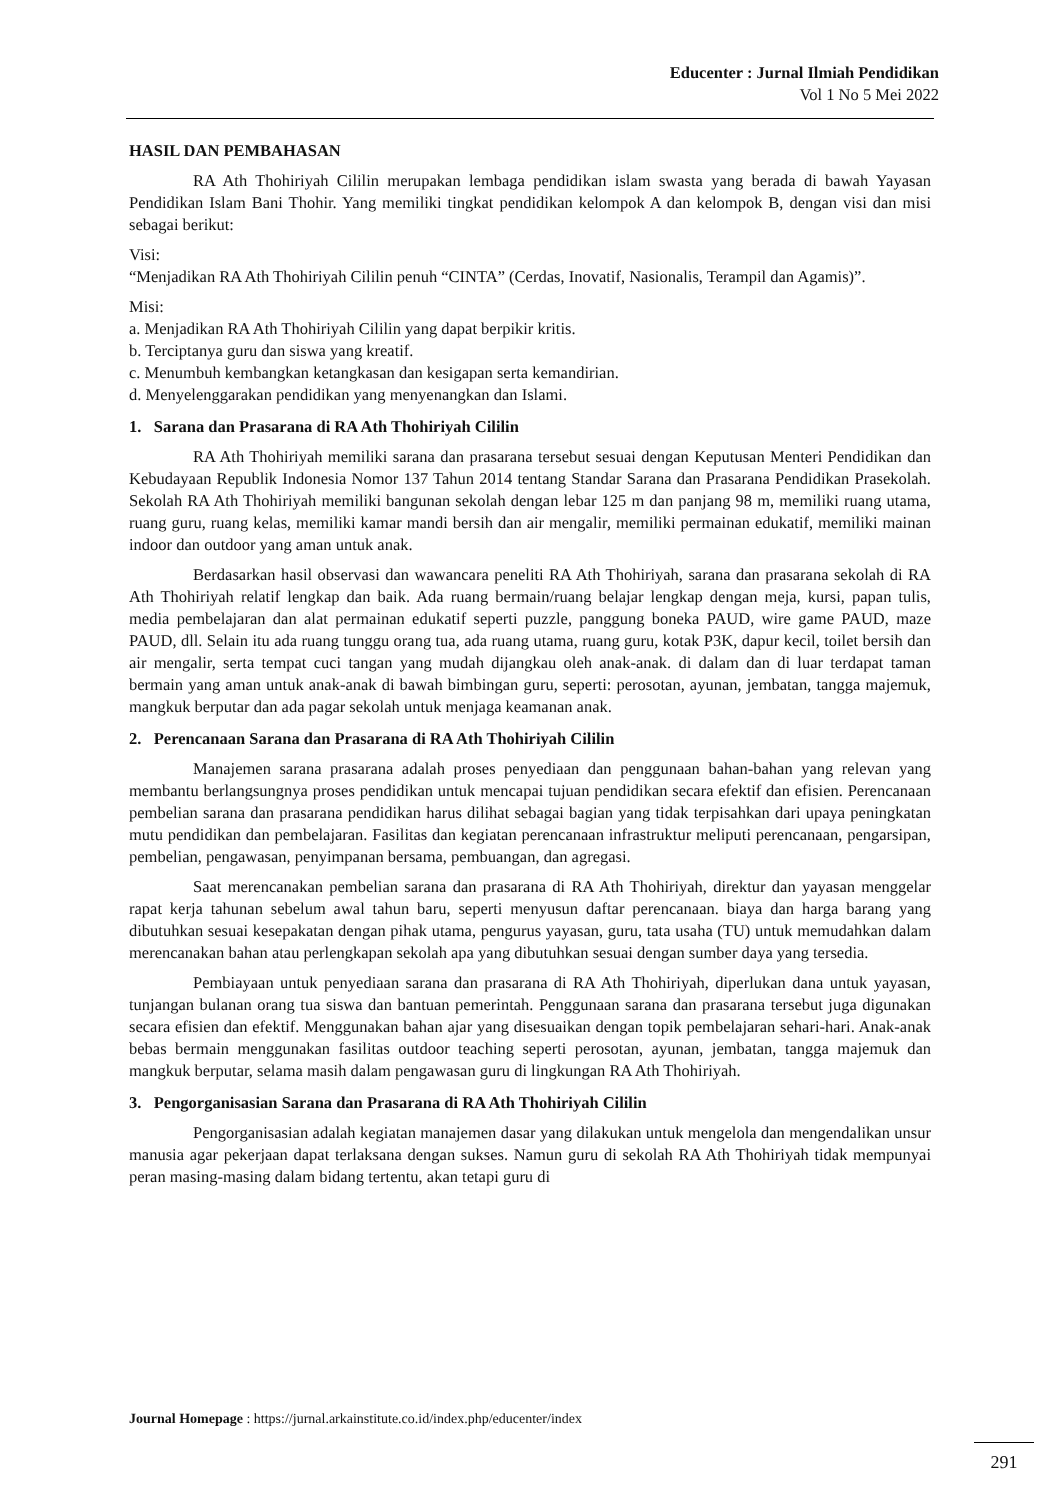Educenter : Jurnal Ilmiah Pendidikan
Vol 1 No 5 Mei 2022
HASIL DAN PEMBAHASAN
RA Ath Thohiriyah Cililin merupakan lembaga pendidikan islam swasta yang berada di bawah Yayasan Pendidikan Islam Bani Thohir. Yang memiliki tingkat pendidikan kelompok A dan kelompok B, dengan visi dan misi sebagai berikut:
Visi:
“Menjadikan RA Ath Thohiriyah Cililin penuh “CINTA” (Cerdas, Inovatif, Nasionalis, Terampil dan Agamis)”.
Misi:
a. Menjadikan RA Ath Thohiriyah Cililin yang dapat berpikir kritis.
b. Terciptanya guru dan siswa yang kreatif.
c. Menumbuh kembangkan ketangkasan dan kesigapan serta kemandirian.
d. Menyelenggarakan pendidikan yang menyenangkan dan Islami.
1. Sarana dan Prasarana di RA Ath Thohiriyah Cililin
RA Ath Thohiriyah memiliki sarana dan prasarana tersebut sesuai dengan Keputusan Menteri Pendidikan dan Kebudayaan Republik Indonesia Nomor 137 Tahun 2014 tentang Standar Sarana dan Prasarana Pendidikan Prasekolah. Sekolah RA Ath Thohiriyah memiliki bangunan sekolah dengan lebar 125 m dan panjang 98 m, memiliki ruang utama, ruang guru, ruang kelas, memiliki kamar mandi bersih dan air mengalir, memiliki permainan edukatif, memiliki mainan indoor dan outdoor yang aman untuk anak.
Berdasarkan hasil observasi dan wawancara peneliti RA Ath Thohiriyah, sarana dan prasarana sekolah di RA Ath Thohiriyah relatif lengkap dan baik. Ada ruang bermain/ruang belajar lengkap dengan meja, kursi, papan tulis, media pembelajaran dan alat permainan edukatif seperti puzzle, panggung boneka PAUD, wire game PAUD, maze PAUD, dll. Selain itu ada ruang tunggu orang tua, ada ruang utama, ruang guru, kotak P3K, dapur kecil, toilet bersih dan air mengalir, serta tempat cuci tangan yang mudah dijangkau oleh anak-anak. di dalam dan di luar terdapat taman bermain yang aman untuk anak-anak di bawah bimbingan guru, seperti: perosotan, ayunan, jembatan, tangga majemuk, mangkuk berputar dan ada pagar sekolah untuk menjaga keamanan anak.
2. Perencanaan Sarana dan Prasarana di RA Ath Thohiriyah Cililin
Manajemen sarana prasarana adalah proses penyediaan dan penggunaan bahan-bahan yang relevan yang membantu berlangsungnya proses pendidikan untuk mencapai tujuan pendidikan secara efektif dan efisien. Perencanaan pembelian sarana dan prasarana pendidikan harus dilihat sebagai bagian yang tidak terpisahkan dari upaya peningkatan mutu pendidikan dan pembelajaran. Fasilitas dan kegiatan perencanaan infrastruktur meliputi perencanaan, pengarsipan, pembelian, pengawasan, penyimpanan bersama, pembuangan, dan agregasi.
Saat merencanakan pembelian sarana dan prasarana di RA Ath Thohiriyah, direktur dan yayasan menggelar rapat kerja tahunan sebelum awal tahun baru, seperti menyusun daftar perencanaan. biaya dan harga barang yang dibutuhkan sesuai kesepakatan dengan pihak utama, pengurus yayasan, guru, tata usaha (TU) untuk memudahkan dalam merencanakan bahan atau perlengkapan sekolah apa yang dibutuhkan sesuai dengan sumber daya yang tersedia.
Pembiayaan untuk penyediaan sarana dan prasarana di RA Ath Thohiriyah, diperlukan dana untuk yayasan, tunjangan bulanan orang tua siswa dan bantuan pemerintah. Penggunaan sarana dan prasarana tersebut juga digunakan secara efisien dan efektif. Menggunakan bahan ajar yang disesuaikan dengan topik pembelajaran sehari-hari. Anak-anak bebas bermain menggunakan fasilitas outdoor teaching seperti perosotan, ayunan, jembatan, tangga majemuk dan mangkuk berputar, selama masih dalam pengawasan guru di lingkungan RA Ath Thohiriyah.
3. Pengorganisasian Sarana dan Prasarana di RA Ath Thohiriyah Cililin
Pengorganisasian adalah kegiatan manajemen dasar yang dilakukan untuk mengelola dan mengendalikan unsur manusia agar pekerjaan dapat terlaksana dengan sukses. Namun guru di sekolah RA Ath Thohiriyah tidak mempunyai peran masing-masing dalam bidang tertentu, akan tetapi guru di
Journal Homepage : https://jurnal.arkainstitute.co.id/index.php/educenter/index
291